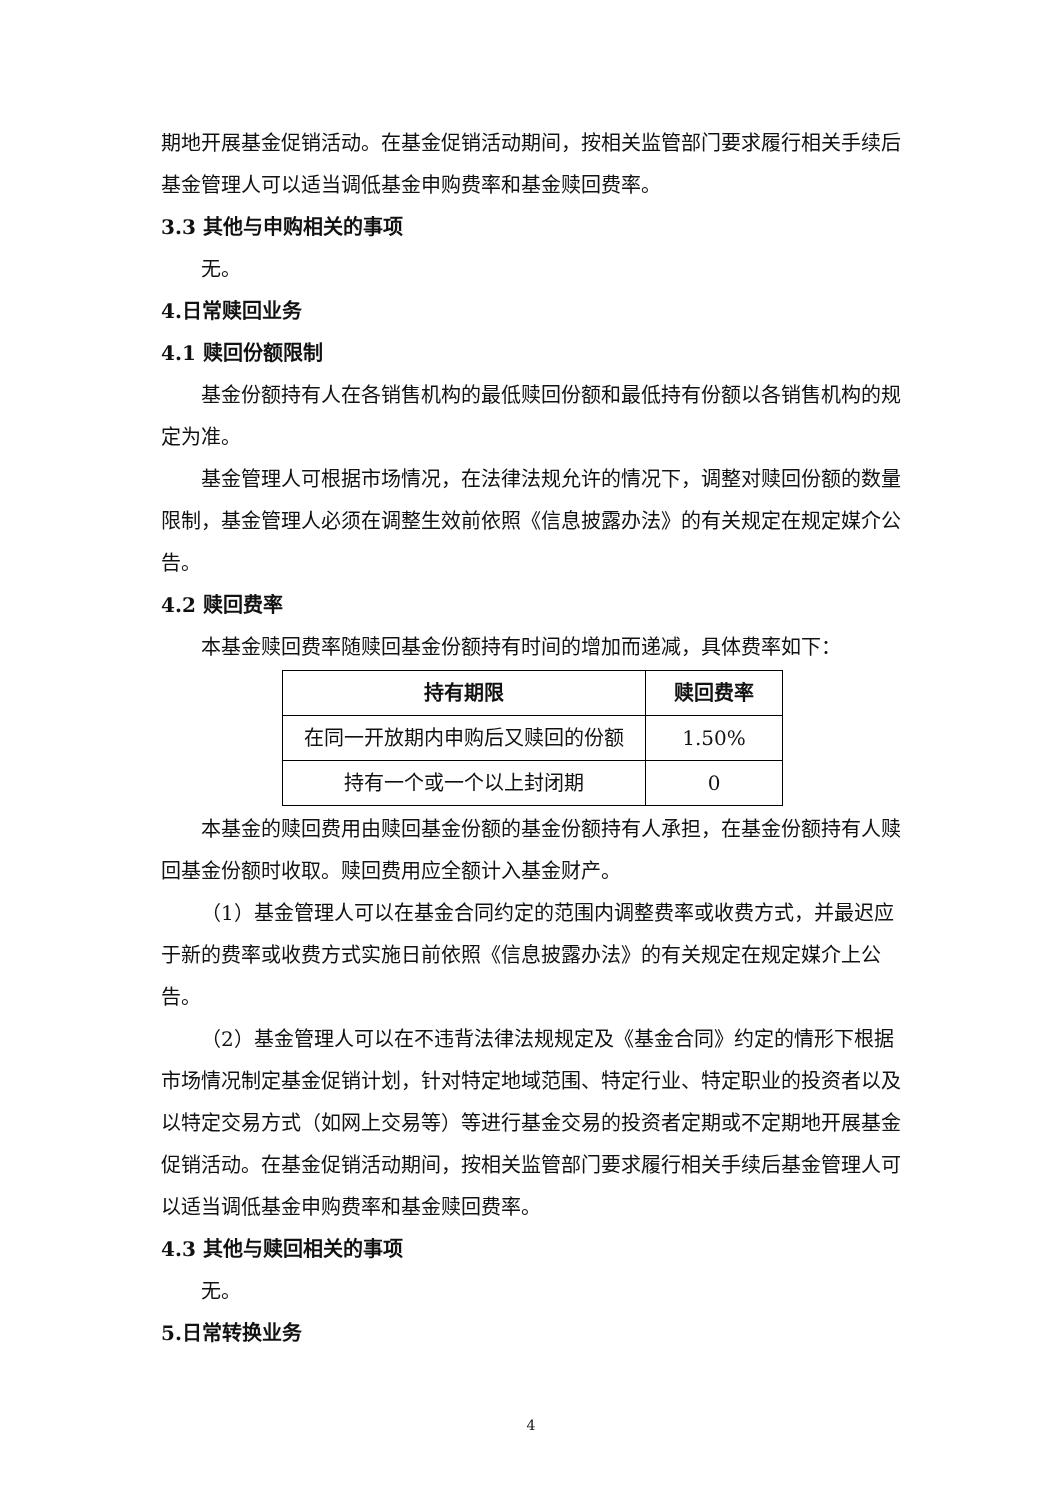期地开展基金促销活动。在基金促销活动期间，按相关监管部门要求履行相关手续后基金管理人可以适当调低基金申购费率和基金赎回费率。
3.3 其他与申购相关的事项
无。
4.日常赎回业务
4.1 赎回份额限制
基金份额持有人在各销售机构的最低赎回份额和最低持有份额以各销售机构的规定为准。
基金管理人可根据市场情况，在法律法规允许的情况下，调整对赎回份额的数量限制，基金管理人必须在调整生效前依照《信息披露办法》的有关规定在规定媒介公告。
4.2 赎回费率
本基金赎回费率随赎回基金份额持有时间的增加而递减，具体费率如下：
| 持有期限 | 赎回费率 |
| --- | --- |
| 在同一开放期内申购后又赎回的份额 | 1.50% |
| 持有一个或一个以上封闭期 | 0 |
本基金的赎回费用由赎回基金份额的基金份额持有人承担，在基金份额持有人赎回基金份额时收取。赎回费用应全额计入基金财产。
（1）基金管理人可以在基金合同约定的范围内调整费率或收费方式，并最迟应于新的费率或收费方式实施日前依照《信息披露办法》的有关规定在规定媒介上公告。
（2）基金管理人可以在不违背法律法规规定及《基金合同》约定的情形下根据市场情况制定基金促销计划，针对特定地域范围、特定行业、特定职业的投资者以及以特定交易方式（如网上交易等）等进行基金交易的投资者定期或不定期地开展基金促销活动。在基金促销活动期间，按相关监管部门要求履行相关手续后基金管理人可以适当调低基金申购费率和基金赎回费率。
4.3 其他与赎回相关的事项
无。
5.日常转换业务
4